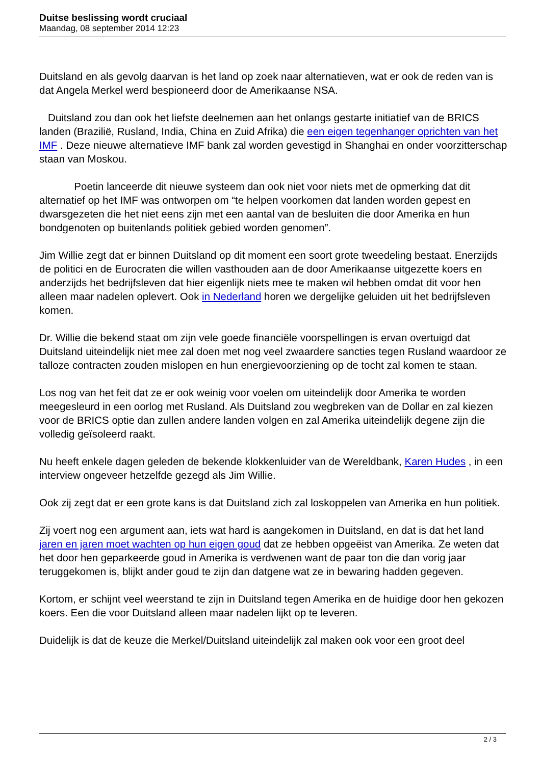Duitse beslissing wordt cruciaal
Maandag, 08 september 2014 12:23
Duitsland en als gevolg daarvan is het land op zoek naar alternatieven, wat er ook de reden van is dat Angela Merkel werd bespioneerd door de Amerikaanse NSA.
Duitsland zou dan ook het liefste deelnemen aan het onlangs gestarte initiatief van de BRICS landen (Brazilië, Rusland, India, China en Zuid Afrika) die een eigen tegenhanger oprichten van het IMF . Deze nieuwe alternatieve IMF bank zal worden gevestigd in Shanghai en onder voorzitterschap staan van Moskou.
Poetin lanceerde dit nieuwe systeem dan ook niet voor niets met de opmerking dat dit alternatief op het IMF was ontworpen om “te helpen voorkomen dat landen worden gepest en dwarsgezeten die het niet eens zijn met een aantal van de besluiten die door Amerika en hun bondgenoten op buitenlands politiek gebied worden genomen”.
Jim Willie zegt dat er binnen Duitsland op dit moment een soort grote tweedeling bestaat. Enerzijds de politici en de Eurocraten die willen vasthouden aan de door Amerikaanse uitgezette koers en anderzijds het bedrijfsleven dat hier eigenlijk niets mee te maken wil hebben omdat dit voor hen alleen maar nadelen oplevert. Ook in Nederland horen we dergelijke geluiden uit het bedrijfsleven komen.
Dr. Willie die bekend staat om zijn vele goede financiële voorspellingen is ervan overtuigd dat Duitsland uiteindelijk niet mee zal doen met nog veel zwaardere sancties tegen Rusland waardoor ze talloze contracten zouden mislopen en hun energievoorziening op de tocht zal komen te staan.
Los nog van het feit dat ze er ook weinig voor voelen om uiteindelijk door Amerika te worden meegesleurd in een oorlog met Rusland. Als Duitsland zou wegbreken van de Dollar en zal kiezen voor de BRICS optie dan zullen andere landen volgen en zal Amerika uiteindelijk degene zijn die volledig geïsoleerd raakt.
Nu heeft enkele dagen geleden de bekende klokkenluider van de Wereldbank, Karen Hudes , in een interview ongeveer hetzelfde gezegd als Jim Willie.
Ook zij zegt dat er een grote kans is dat Duitsland zich zal loskoppelen van Amerika en hun politiek.
Zij voert nog een argument aan, iets wat hard is aangekomen in Duitsland, en dat is dat het land jaren en jaren moet wachten op hun eigen goud dat ze hebben opgeëist van Amerika. Ze weten dat het door hen geparkeerde goud in Amerika is verdwenen want de paar ton die dan vorig jaar teruggekomen is, blijkt ander goud te zijn dan datgene wat ze in bewaring hadden gegeven.
Kortom, er schijnt veel weerstand te zijn in Duitsland tegen Amerika en de huidige door hen gekozen koers. Een die voor Duitsland alleen maar nadelen lijkt op te leveren.
Duidelijk is dat de keuze die Merkel/Duitsland uiteindelijk zal maken ook voor een groot deel
2 / 3